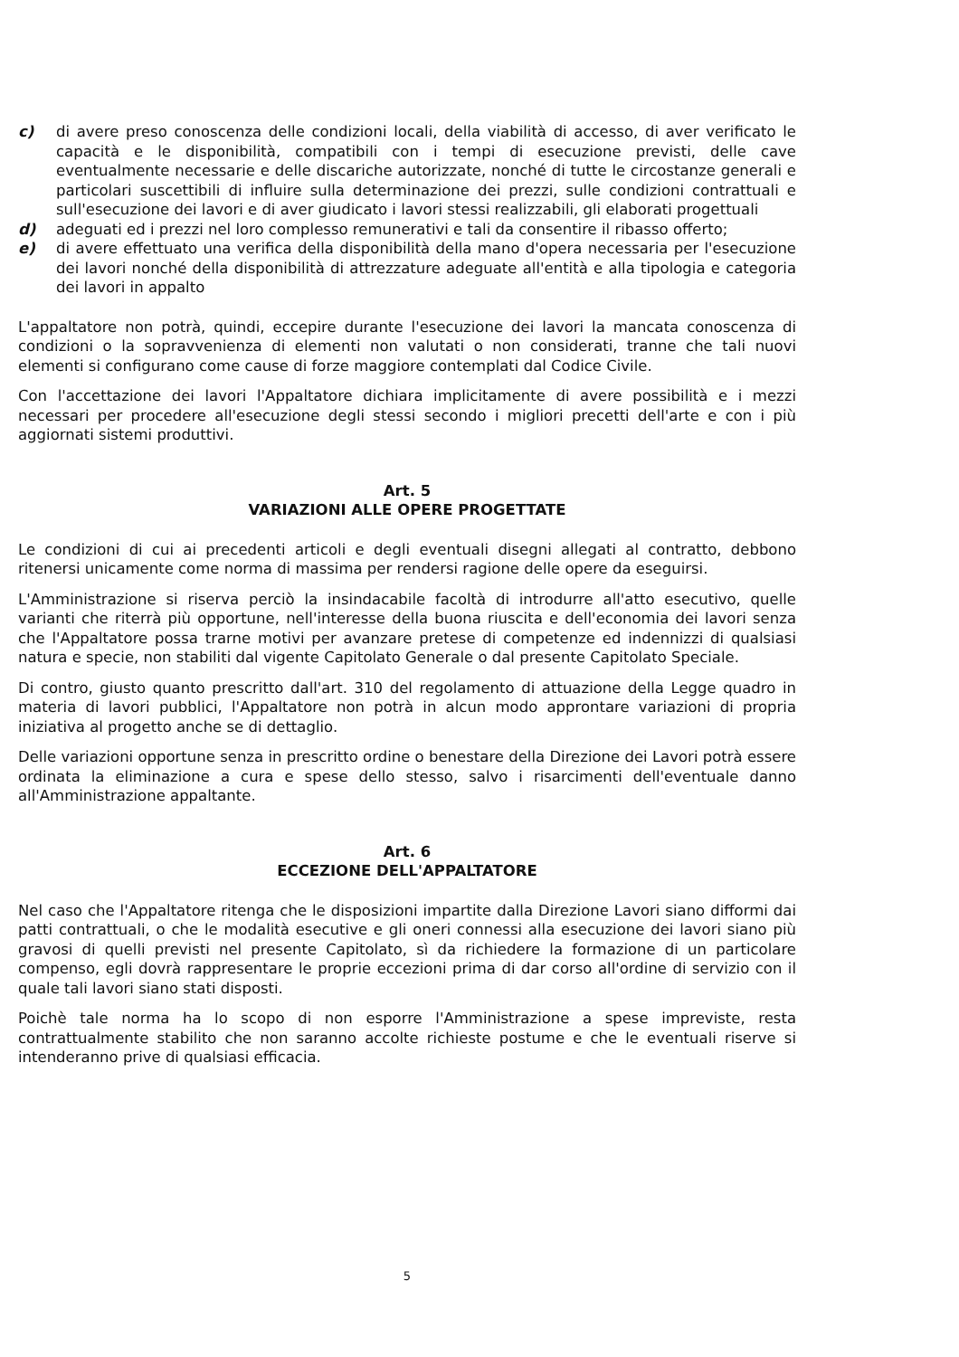c) di avere preso conoscenza delle condizioni locali, della viabilità di accesso, di aver verificato le capacità e le disponibilità, compatibili con i tempi di esecuzione previsti, delle cave eventualmente necessarie e delle discariche autorizzate, nonché di tutte le circostanze generali e particolari suscettibili di influire sulla determinazione dei prezzi, sulle condizioni contrattuali e sull'esecuzione dei lavori e di aver giudicato i lavori stessi realizzabili, gli elaborati progettuali
d) adeguati ed i prezzi nel loro complesso remunerativi e tali da consentire il ribasso offerto;
e) di avere effettuato una verifica della disponibilità della mano d'opera necessaria per l'esecuzione dei lavori nonché della disponibilità di attrezzature adeguate all'entità e alla tipologia e categoria dei lavori in appalto
L'appaltatore non potrà, quindi, eccepire durante l'esecuzione dei lavori la mancata conoscenza di condizioni o la sopravvenienza di elementi non valutati o non considerati, tranne che tali nuovi elementi si configurano come cause di forze maggiore contemplati dal Codice Civile.
Con l'accettazione dei lavori l'Appaltatore dichiara implicitamente di avere possibilità e i mezzi necessari per procedere all'esecuzione degli stessi secondo i migliori precetti dell'arte e con i più aggiornati sistemi produttivi.
Art. 5
VARIAZIONI ALLE OPERE PROGETTATE
Le condizioni di cui ai precedenti articoli e degli eventuali disegni allegati al contratto, debbono ritenersi unicamente come norma di massima per rendersi ragione delle opere da eseguirsi.
L'Amministrazione si riserva perciò la insindacabile facoltà di introdurre all'atto esecutivo, quelle varianti che riterrà più opportune, nell'interesse della buona riuscita e dell'economia dei lavori senza che l'Appaltatore possa trarne motivi per avanzare pretese di competenze ed indennizzi di qualsiasi natura e specie, non stabiliti dal vigente Capitolato Generale o dal presente Capitolato Speciale.
Di contro, giusto quanto prescritto dall'art. 310 del regolamento di attuazione della Legge quadro in materia di lavori pubblici, l'Appaltatore non potrà in alcun modo approntare variazioni di propria iniziativa al progetto anche se di dettaglio.
Delle variazioni opportune senza in prescritto ordine o benestare della Direzione dei Lavori potrà essere ordinata la eliminazione a cura e spese dello stesso, salvo i risarcimenti dell'eventuale danno all'Amministrazione appaltante.
Art. 6
ECCEZIONE DELL'APPALTATORE
Nel caso che l'Appaltatore ritenga che le disposizioni impartite dalla Direzione Lavori siano difformi dai patti contrattuali, o che le modalità esecutive e gli oneri connessi alla esecuzione dei lavori siano più gravosi di quelli previsti nel presente Capitolato, sì da richiedere la formazione di un particolare compenso, egli dovrà rappresentare le proprie eccezioni prima di dar corso all'ordine di servizio con il quale tali lavori siano stati disposti.
Poichè tale norma ha lo scopo di non esporre l'Amministrazione a spese impreviste, resta contrattualmente stabilito che non saranno accolte richieste postume e che le eventuali riserve si intenderanno prive di qualsiasi efficacia.
5